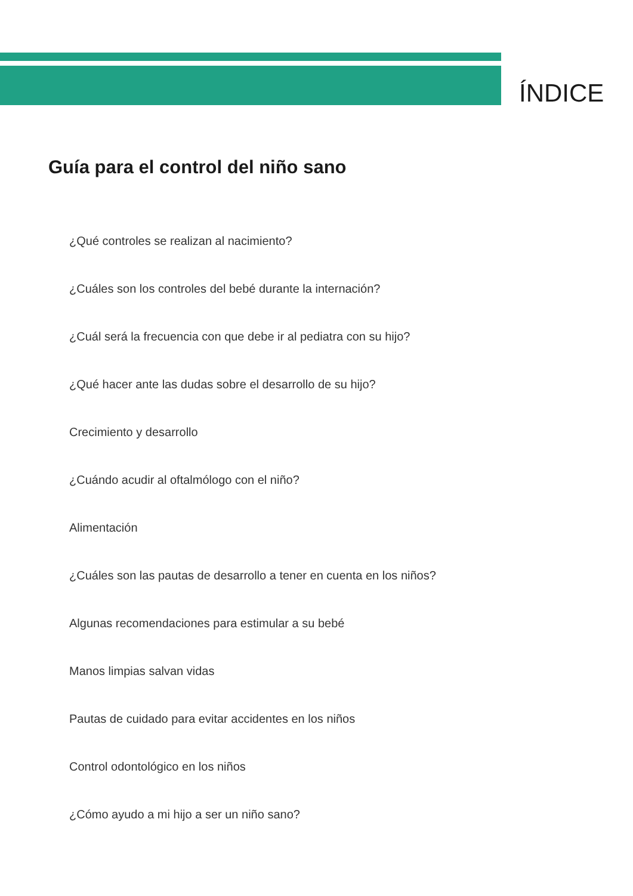ÍNDICE
Guía para el control del niño sano
¿Qué controles se realizan al nacimiento?
¿Cuáles son los controles del bebé durante la internación?
¿Cuál será la frecuencia con que debe ir al pediatra con su hijo?
¿Qué hacer ante las dudas sobre el desarrollo de su hijo?
Crecimiento y desarrollo
¿Cuándo acudir al oftalmólogo con el niño?
Alimentación
¿Cuáles son las pautas de desarrollo a tener en cuenta en los niños?
Algunas recomendaciones para estimular a su bebé
Manos limpias salvan vidas
Pautas de cuidado para evitar accidentes en los niños
Control odontológico en los niños
¿Cómo ayudo a mi hijo a ser un niño sano?